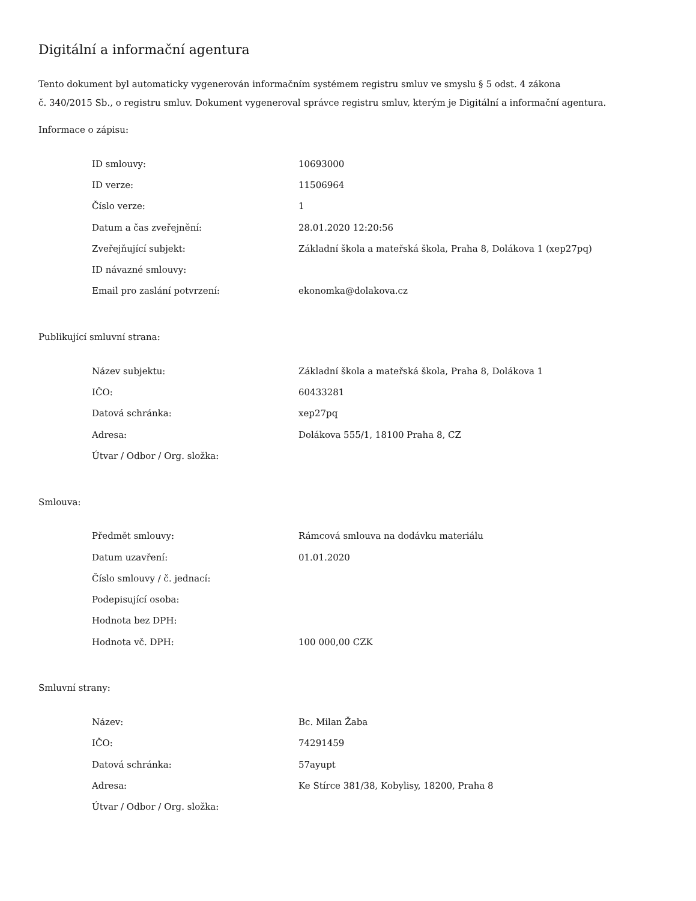Digitální a informační agentura
Tento dokument byl automaticky vygenerován informačním systémem registru smluv ve smyslu § 5 odst. 4 zákona
č. 340/2015 Sb., o registru smluv. Dokument vygeneroval správce registru smluv, kterým je Digitální a informační agentura.
Informace o zápisu:
| ID smlouvy: | 10693000 |
| ID verze: | 11506964 |
| Číslo verze: | 1 |
| Datum a čas zveřejnění: | 28.01.2020 12:20:56 |
| Zveřejňující subjekt: | Základní škola a mateřská škola, Praha 8, Dolákova 1 (xep27pq) |
| ID návazné smlouvy: | |
| Email pro zaslání potvrzení: | ekonomka@dolakova.cz |
Publikující smluvní strana:
| Název subjektu: | Základní škola a mateřská škola, Praha 8, Dolákova 1 |
| IČO: | 60433281 |
| Datová schránka: | xep27pq |
| Adresa: | Dolákova 555/1, 18100 Praha 8, CZ |
| Útvar / Odbor / Org. složka: | |
Smlouva:
| Předmět smlouvy: | Rámcová smlouva na dodávku materiálu |
| Datum uzavření: | 01.01.2020 |
| Číslo smlouvy / č. jednací: | |
| Podepisující osoba: | |
| Hodnota bez DPH: | |
| Hodnota vč. DPH: | 100 000,00 CZK |
Smluvní strany:
| Název: | Bc. Milan Žaba |
| IČO: | 74291459 |
| Datová schránka: | 57ayupt |
| Adresa: | Ke Stírce 381/38, Kobylisy, 18200, Praha 8 |
| Útvar / Odbor / Org. složka: | |